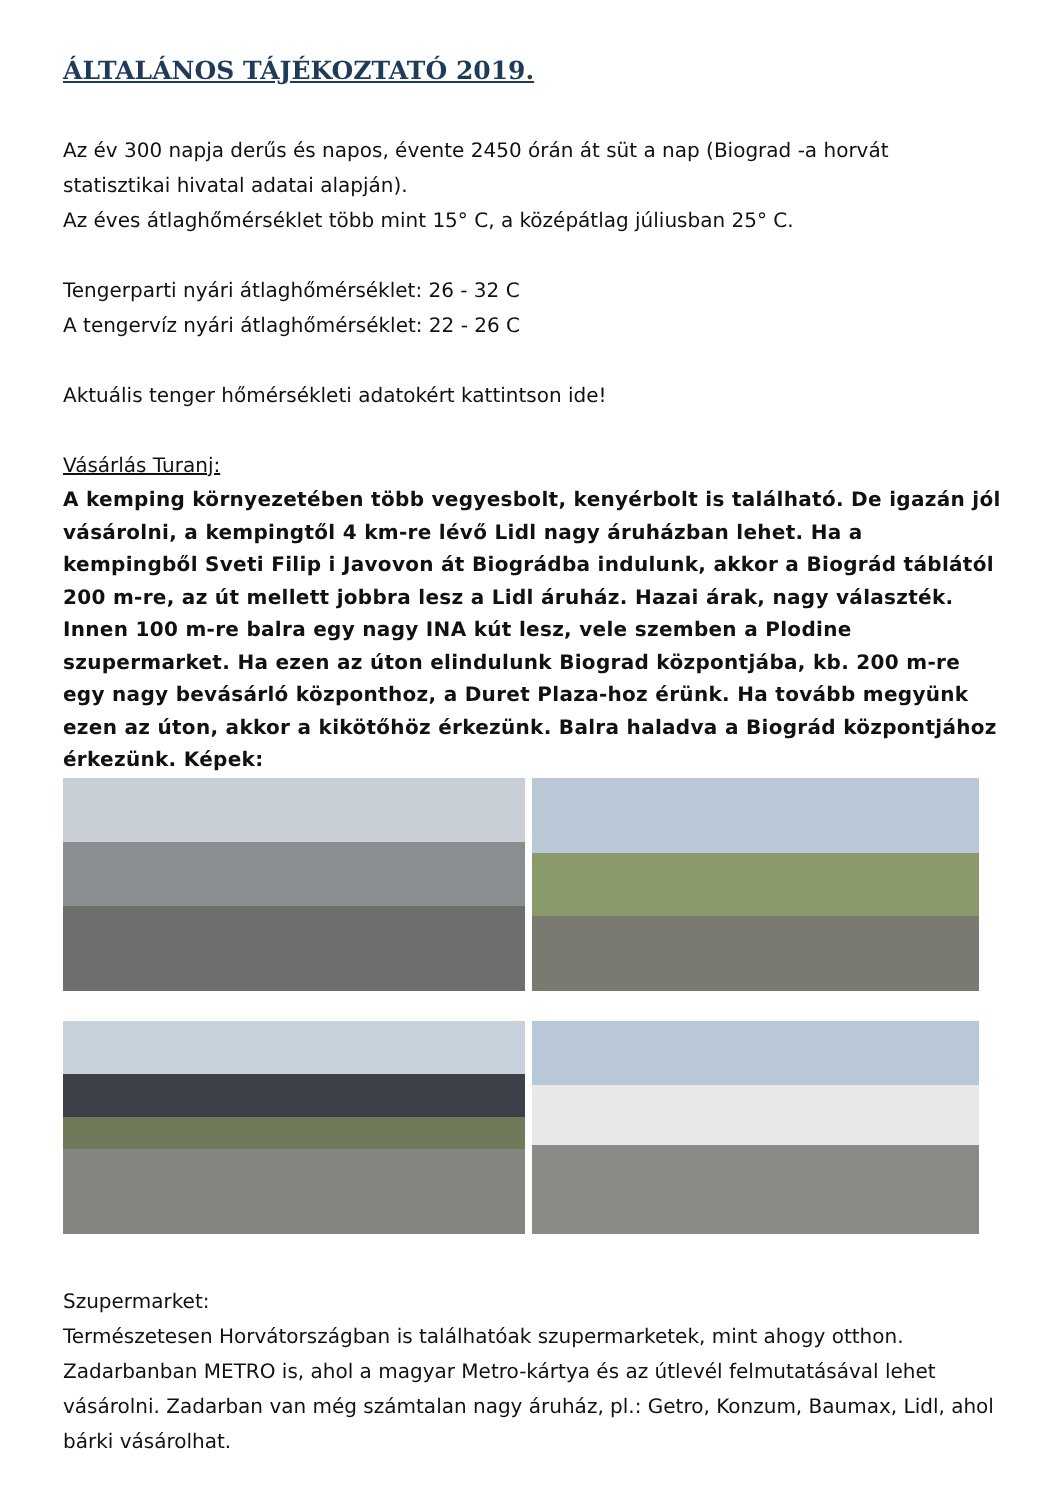ÁLTALÁNOS TÁJÉKOZTATÓ 2019.
Az év 300 napja derűs és napos, évente 2450 órán át süt a nap (Biograd -a horvát statisztikai hivatal adatai alapján).
Az éves átlaghőmérséklet több mint 15° C, a középátlag júliusban 25° C.
Tengerparti nyári átlaghőmérséklet: 26 - 32 C
A tengervíz nyári átlaghőmérséklet: 22 - 26 C
Aktuális tenger hőmérsékleti adatokért kattintson ide!
Vásárlás Turanj:
A kemping környezetében több vegyesbolt, kenyérbolt is található. De igazán jól vásárolni, a kempingtől 4 km-re lévő Lidl nagy áruházban lehet. Ha a kempingből Sveti Filip i Javovon át Biográdba indulunk, akkor a Biográd táblától 200 m-re, az út mellett jobbra lesz a Lidl áruház. Hazai árak, nagy választék. Innen 100 m-re balra egy nagy INA kút lesz, vele szemben a Plodine szupermarket. Ha ezen az úton elindulunk Biograd központjába, kb. 200 m-re egy nagy bevásárló központhoz, a Duret Plaza-hoz érünk. Ha tovább megyünk ezen az úton, akkor a kikötőhöz érkezünk. Balra haladva a Biográd központjához érkezünk. Képek:
Szupermarket:
Természetesen Horvátországban is találhatóak szupermarketek, mint ahogy otthon.
Zadarbanban METRO is, ahol a magyar Metro-kártya és az útlevél felmutatásával lehet vásárolni. Zadarban van még számtalan nagy áruház, pl.: Getro, Konzum, Baumax, Lidl, ahol bárki vásárolhat.